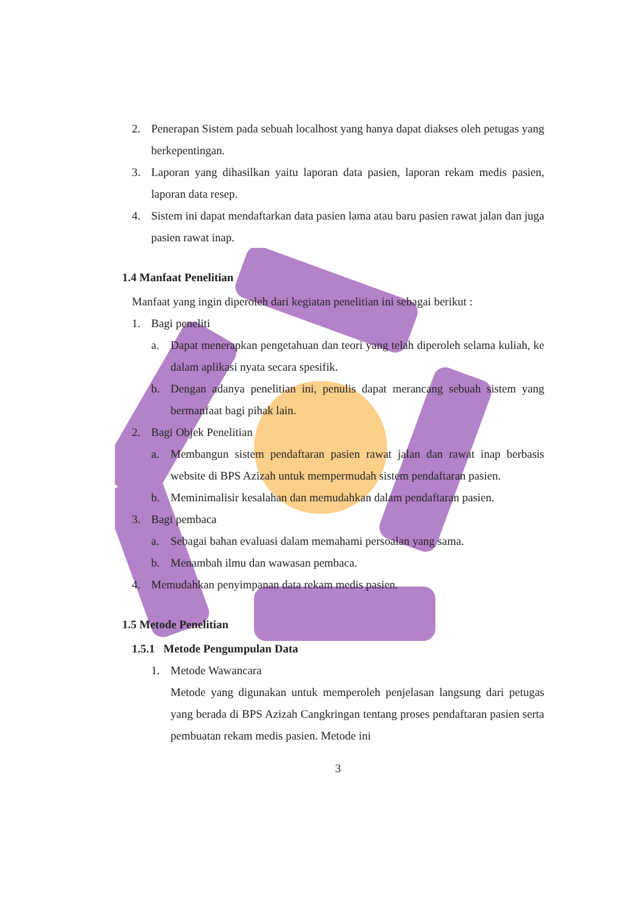2. Penerapan Sistem pada sebuah localhost yang hanya dapat diakses oleh petugas yang berkepentingan.
3. Laporan yang dihasilkan yaitu laporan data pasien, laporan rekam medis pasien, laporan data resep.
4. Sistem ini dapat mendaftarkan data pasien lama atau baru pasien rawat jalan dan juga pasien rawat inap.
1.4 Manfaat Penelitian
Manfaat yang ingin diperoleh dari kegiatan penelitian ini sebagai berikut :
1. Bagi peneliti
a. Dapat menerapkan pengetahuan dan teori yang telah diperoleh selama kuliah, ke dalam aplikasi nyata secara spesifik.
b. Dengan adanya penelitian ini, penulis dapat merancang sebuah sistem yang bermanfaat bagi pihak lain.
2. Bagi Objek Penelitian
a. Membangun sistem pendaftaran pasien rawat jalan dan rawat inap berbasis website di BPS Azizah untuk mempermudah sistem pendaftaran pasien.
b. Meminimalisir kesalahan dan memudahkan dalam pendaftaran pasien.
3. Bagi pembaca
a. Sebagai bahan evaluasi dalam memahami persoalan yang sama.
b. Menambah ilmu dan wawasan pembaca.
4. Memudahkan penyimpanan data rekam medis pasien.
1.5 Metode Penelitian
1.5.1 Metode Pengumpulan Data
1. Metode Wawancara
Metode yang digunakan untuk memperoleh penjelasan langsung dari petugas yang berada di BPS Azizah Cangkringan tentang proses pendaftaran pasien serta pembuatan rekam medis pasien. Metode ini
3